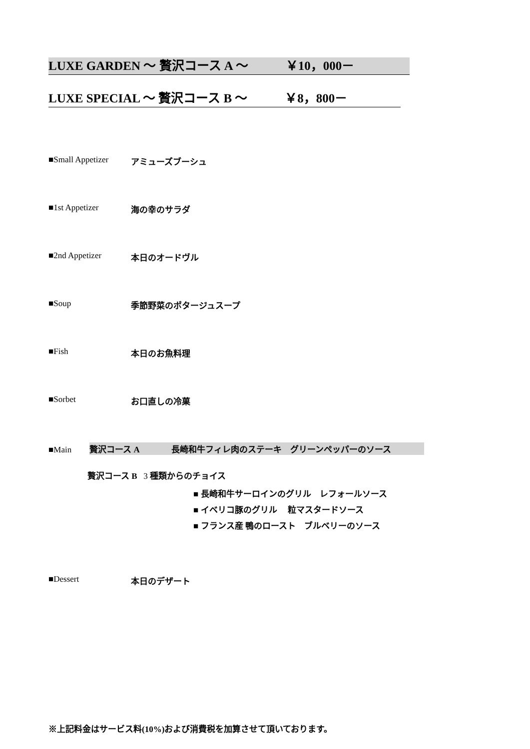LUXE GARDEN ～ 贅沢コース A ～ ￥10，000－
LUXE SPECIAL ～ 贅沢コース B ～ ￥8，800－
■Small Appetizer アミューズブーシュ
■1st Appetizer 海の幸のサラダ
■2nd Appetizer 本日のオードヴル
■Soup 季節野菜のポタージュスープ
■Fish 本日のお魚料理
■Sorbet お口直しの冷菓
■Main 贅沢コース A 長崎和牛フィレ肉のステーキ グリーンペッパーのソース
贅沢コース B 3 種類からのチョイス
■ 長崎和牛サーロインのグリル レフォールソース
■ イベリコ豚のグリル 粒マスタードソース
■ フランス産 鴨のロースト ブルベリーのソース
■Dessert 本日のデザート
※上記料金はサービス料(10%)および消費税を加算させて頂いております。